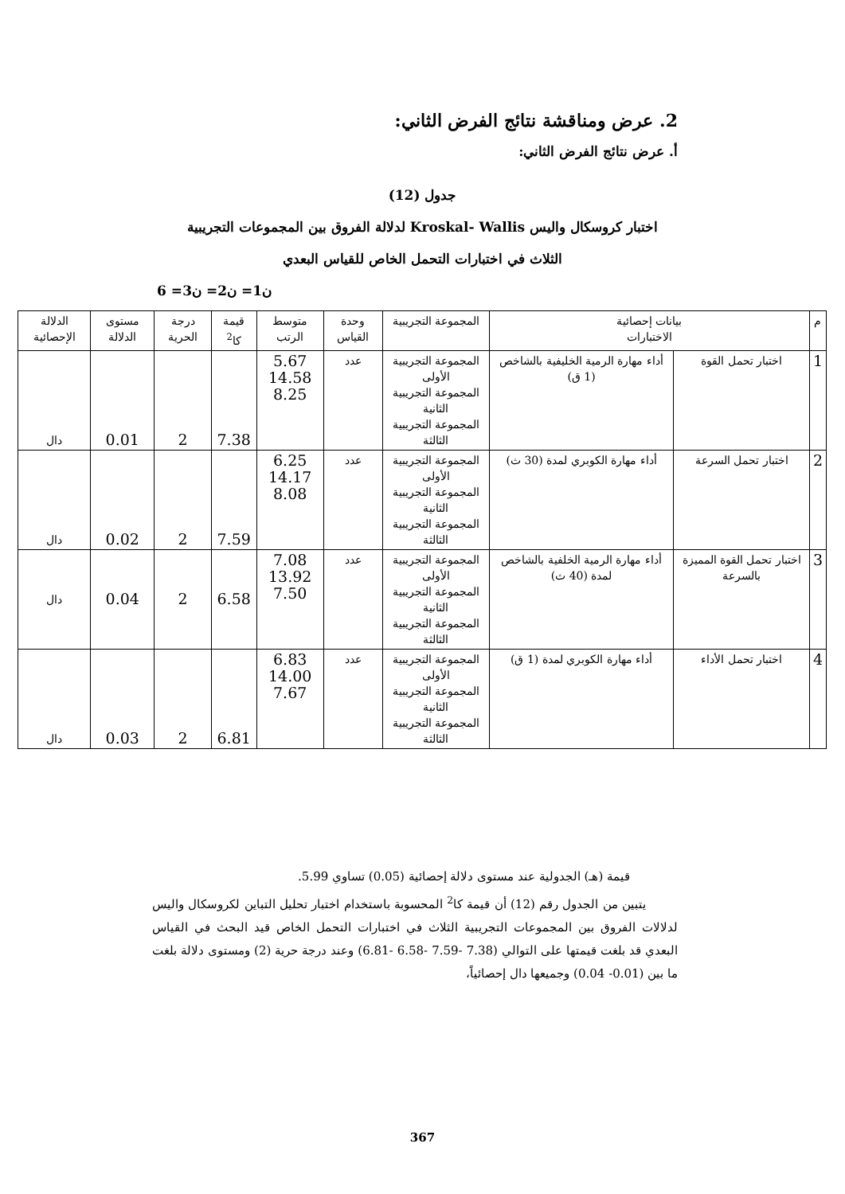2. عرض ومناقشة نتائج الفرض الثاني:
أ. عرض نتائج الفرض الثاني:
جدول (12)
اختبار كروسكال واليس Kroskal- Wallis لدلالة الفروق بين المجموعات التجريبية
الثلاث في اختبارات التحمل الخاص للقياس البعدي
ن1= ن2= ن3= 6
| م | بيانات إحصائية الاختبارات | | المجموعة التجريبية | وحدة القياس | متوسط الرتب | قيمة كا<sup>2</sup> | درجة الحرية | مستوى الدلالة | الدلالة الإحصائية |
| --- | --- | --- | --- | --- | --- | --- | --- | --- | --- |
| 1 | اختبار تحمل القوة | أداء مهارة الرمية الخليفية بالشاخص (1 ق) | المجموعة التجريبية الأولى المجموعة التجريبية الثانية المجموعة التجريبية الثالثة | عدد | 5.67 14.58 8.25 | 7.38 | 2 | 0.01 | دال |
| 2 | اختبار تحمل السرعة | أداء مهارة الكوبري لمدة (30 ث) | المجموعة التجريبية الأولى المجموعة التجريبية الثانية المجموعة التجريبية الثالثة | عدد | 6.25 14.17 8.08 | 7.59 | 2 | 0.02 | دال |
| 3 | اختبار تحمل القوة المميزة بالسرعة | أداء مهارة الرمية الخلفية بالشاخص لمدة (40 ث) | المجموعة التجريبية الأولى المجموعة التجريبية الثانية المجموعة التجريبية الثالثة | عدد | 7.08 13.92 7.50 | 6.58 | 2 | 0.04 | دال |
| 4 | اختبار تحمل الأداء | أداء مهارة الكوبري لمدة (1 ق) | المجموعة التجريبية الأولى المجموعة التجريبية الثانية المجموعة التجريبية الثالثة | عدد | 6.83 14.00 7.67 | 6.81 | 2 | 0.03 | دال |
قيمة (هـ) الجدولية عند مستوى دلالة إحصائية (0.05) تساوي 5.99.
يتبين من الجدول رقم (12) أن قيمة كا<sup>2</sup> المحسوبة باستخدام اختبار تحليل التباين لكروسكال واليس لدلالات الفروق بين المجموعات التجريبية الثلاث في اختبارات التحمل الخاص قيد البحث في القياس البعدي قد بلغت قيمتها على التوالي (7.38 -7.59 -6.58 -6.81) وعند درجة حرية (2) ومستوى دلالة بلغت ما بين (0.01- 0.04) وجميعها دال إحصائياً،
367